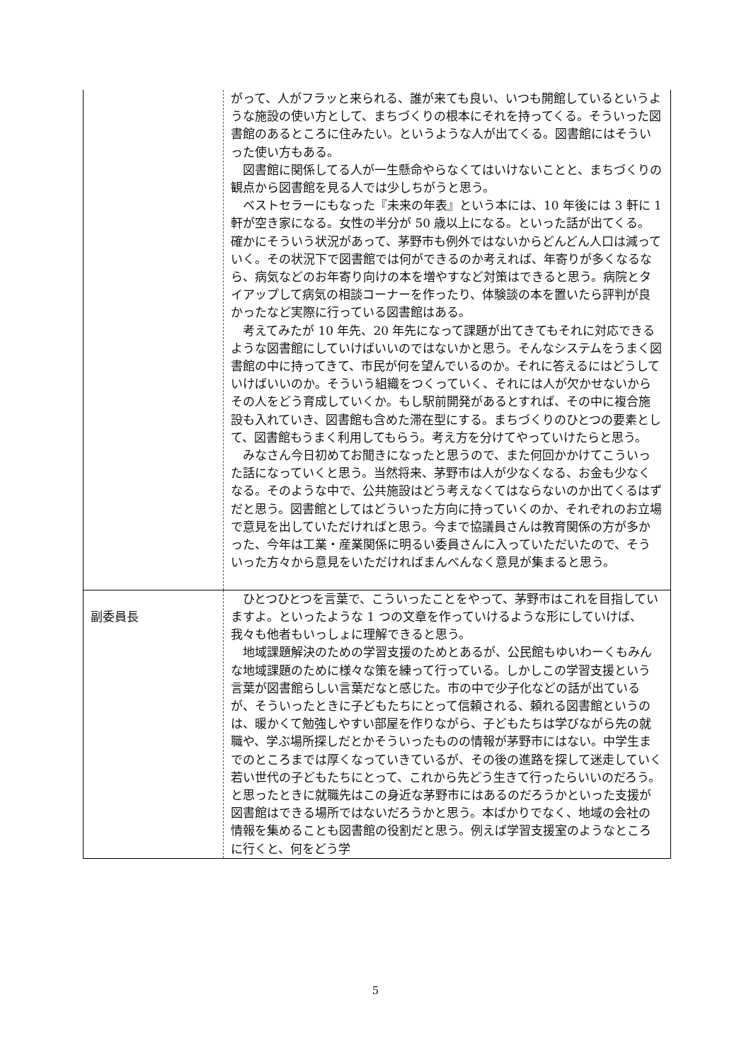| | がって、人がフラッと来られる、誰が来ても良い、いつも開館しているというような施設の使い方として、まちづくりの根本にそれを持ってくる。そういった図書館のあるところに住みたい。というような人が出てくる。図書館にはそういった使い方もある。 図書館に関係してる人が一生懸命やらなくてはいけないことと、まちづくりの観点から図書館を見る人では少しちがうと思う。 ベストセラーにもなった『未来の年表』という本には、10 年後には 3 軒に 1 軒が空き家になる。女性の半分が 50 歳以上になる。といった話が出てくる。確かにそういう状況があって、茅野市も例外ではないからどんどん人口は減っていく。その状況下で図書館では何ができるのか考えれば、年寄りが多くなるなら、病気などのお年寄り向けの本を増やすなど対策はできると思う。病院とタイアップして病気の相談コーナーを作ったり、体験談の本を置いたら評判が良かったなど実際に行っている図書館はある。 考えてみたが 10 年先、20 年先になって課題が出てきてもそれに対応できるような図書館にしていけばいいのではないかと思う。そんなシステムをうまく図書館の中に持ってきて、市民が何を望んでいるのか。それに答えるにはどうしていけばいいのか。そういう組織をつくっていく、それには人が欠かせないからその人をどう育成していくか。もし駅前開発があるとすれば、その中に複合施設も入れていき、図書館も含めた滞在型にする。まちづくりのひとつの要素として、図書館もうまく利用してもらう。考え方を分けてやっていけたらと思う。 みなさん今日初めてお聞きになったと思うので、また何回かかけてこういった話になっていくと思う。当然将来、茅野市は人が少なくなる、お金も少なくなる。そのような中で、公共施設はどう考えなくてはならないのか出てくるはずだと思う。図書館としてはどういった方向に持っていくのか、それぞれのお立場で意見を出していただければと思う。今まで協議員さんは教育関係の方が多かった、今年は工業・産業関係に明るい委員さんに入っていただいたので、そういった方々から意見をいただければまんべんなく意見が集まると思う。 |
| 副委員長 | ひとつひとつを言葉で、こういったことをやって、茅野市はこれを目指していますよ。といったような 1 つの文章を作っていけるような形にしていけば、我々も他者もいっしょに理解できると思う。 地域課題解決のための学習支援のためとあるが、公民館もゆいわーくもみんな地域課題のために様々な策を練って行っている。しかしこの学習支援という言葉が図書館らしい言葉だなと感じた。市の中で少子化などの話が出ているが、そういったときに子どもたちにとって信頼される、頼れる図書館というのは、暖かくて勉強しやすい部屋を作りながら、子どもたちは学びながら先の就職や、学ぶ場所探しだとかそういったものの情報が茅野市にはない。中学生までのところまでは厚くなっていきているが、その後の進路を探して迷走していく若い世代の子どもたちにとって、これから先どう生きて行ったらいいのだろう。と思ったときに就職先はこの身近な茅野市にはあるのだろうかといった支援が図書館はできる場所ではないだろうかと思う。本ばかりでなく、地域の会社の情報を集めることも図書館の役割だと思う。例えば学習支援室のようなところに行くと、何をどう学 |
5